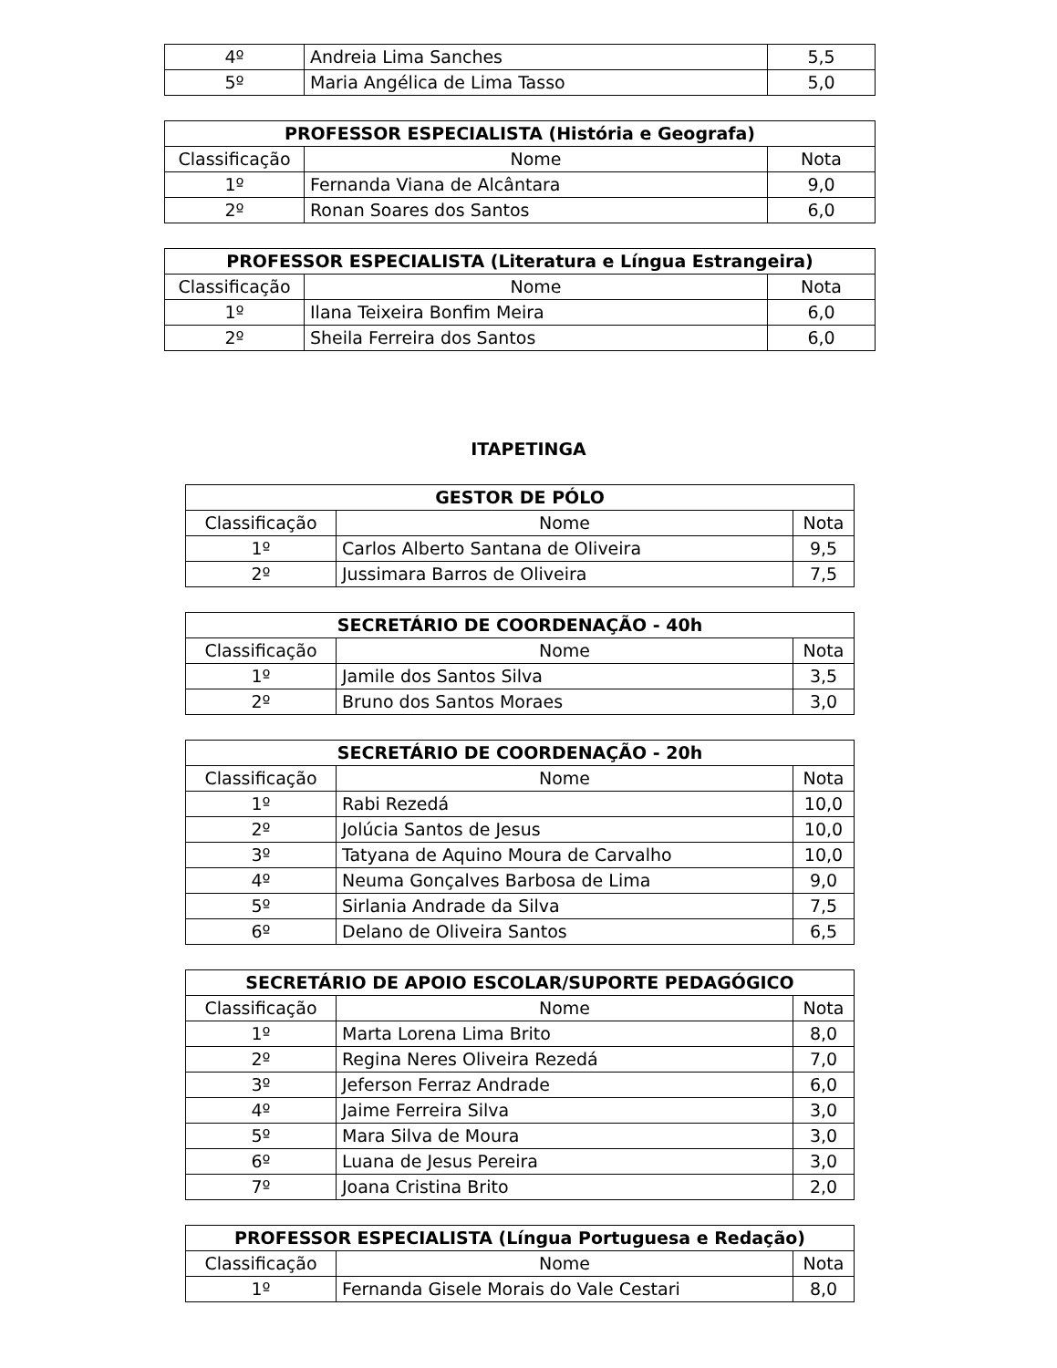| 4º | Andreia Lima Sanches | 5,5 |
| 5º | Maria Angélica de Lima Tasso | 5,0 |
| PROFESSOR ESPECIALISTA (História e Geografa) | | |
| --- | --- | --- |
| Classificação | Nome | Nota |
| 1º | Fernanda Viana de Alcântara | 9,0 |
| 2º | Ronan Soares dos Santos | 6,0 |
| PROFESSOR ESPECIALISTA (Literatura e Língua Estrangeira) | | |
| --- | --- | --- |
| Classificação | Nome | Nota |
| 1º | Ilana Teixeira Bonfim Meira | 6,0 |
| 2º | Sheila Ferreira dos Santos | 6,0 |
ITAPETINGA
| GESTOR DE PÓLO | | |
| --- | --- | --- |
| Classificação | Nome | Nota |
| 1º | Carlos Alberto Santana de Oliveira | 9,5 |
| 2º | Jussimara Barros de Oliveira | 7,5 |
| SECRETÁRIO DE COORDENAÇÃO - 40h | | |
| --- | --- | --- |
| Classificação | Nome | Nota |
| 1º | Jamile dos Santos Silva | 3,5 |
| 2º | Bruno dos Santos Moraes | 3,0 |
| SECRETÁRIO DE COORDENAÇÃO - 20h | | |
| --- | --- | --- |
| Classificação | Nome | Nota |
| 1º | Rabi Rezedá | 10,0 |
| 2º | Jolúcia Santos de Jesus | 10,0 |
| 3º | Tatyana de Aquino Moura de Carvalho | 10,0 |
| 4º | Neuma Gonçalves Barbosa de Lima | 9,0 |
| 5º | Sirlania Andrade da Silva | 7,5 |
| 6º | Delano de Oliveira Santos | 6,5 |
| SECRETÁRIO DE APOIO ESCOLAR/SUPORTE PEDAGÓGICO | | |
| --- | --- | --- |
| Classificação | Nome | Nota |
| 1º | Marta Lorena Lima Brito | 8,0 |
| 2º | Regina Neres Oliveira Rezedá | 7,0 |
| 3º | Jeferson Ferraz Andrade | 6,0 |
| 4º | Jaime Ferreira Silva | 3,0 |
| 5º | Mara Silva de Moura | 3,0 |
| 6º | Luana de Jesus Pereira | 3,0 |
| 7º | Joana Cristina Brito | 2,0 |
| PROFESSOR ESPECIALISTA (Língua Portuguesa e Redação) | | |
| --- | --- | --- |
| Classificação | Nome | Nota |
| 1º | Fernanda Gisele Morais do Vale Cestari | 8,0 |